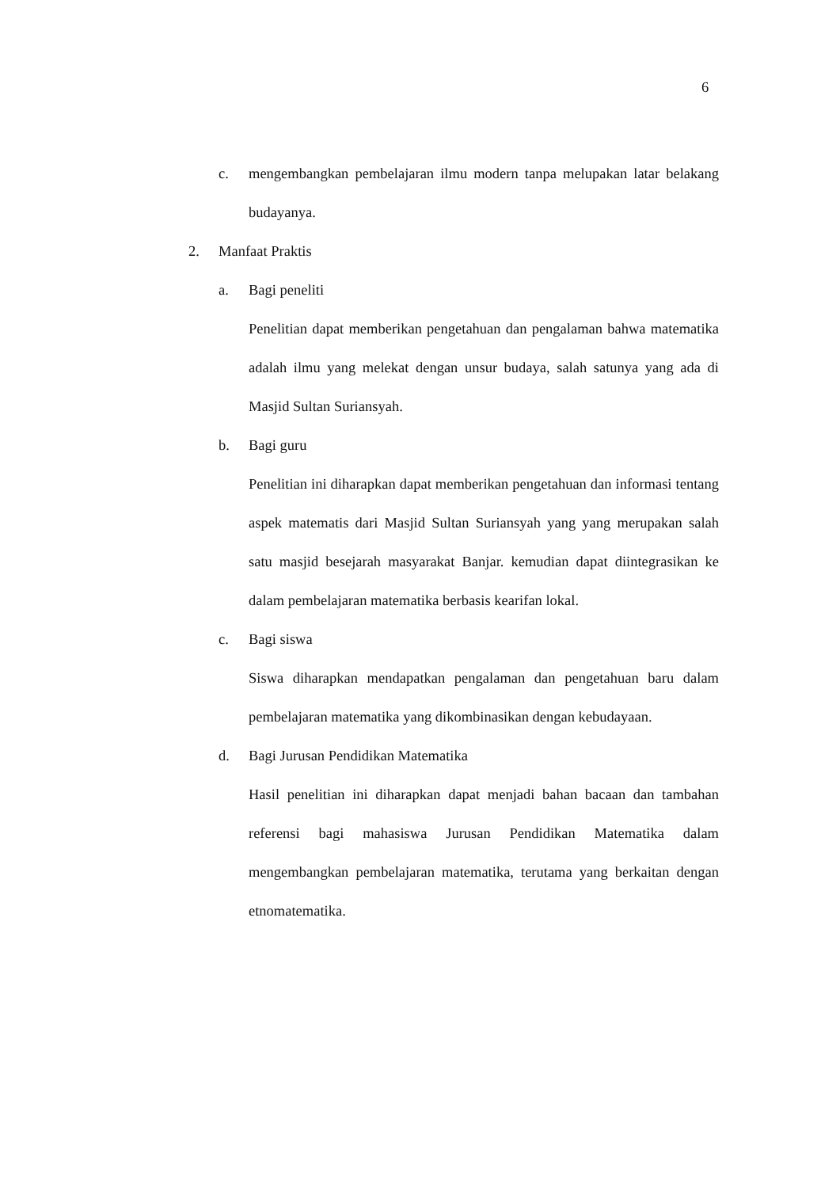6
c. mengembangkan pembelajaran ilmu modern tanpa melupakan latar belakang budayanya.
2. Manfaat Praktis
a. Bagi peneliti
Penelitian dapat memberikan pengetahuan dan pengalaman bahwa matematika adalah ilmu yang melekat dengan unsur budaya, salah satunya yang ada di Masjid Sultan Suriansyah.
b. Bagi guru
Penelitian ini diharapkan dapat memberikan pengetahuan dan informasi tentang aspek matematis dari Masjid Sultan Suriansyah yang yang merupakan salah satu masjid besejarah masyarakat Banjar. kemudian dapat diintegrasikan ke dalam pembelajaran matematika berbasis kearifan lokal.
c. Bagi siswa
Siswa diharapkan mendapatkan pengalaman dan pengetahuan baru dalam pembelajaran matematika yang dikombinasikan dengan kebudayaan.
d. Bagi Jurusan Pendidikan Matematika
Hasil penelitian ini diharapkan dapat menjadi bahan bacaan dan tambahan referensi bagi mahasiswa Jurusan Pendidikan Matematika dalam mengembangkan pembelajaran matematika, terutama yang berkaitan dengan etnomatematika.